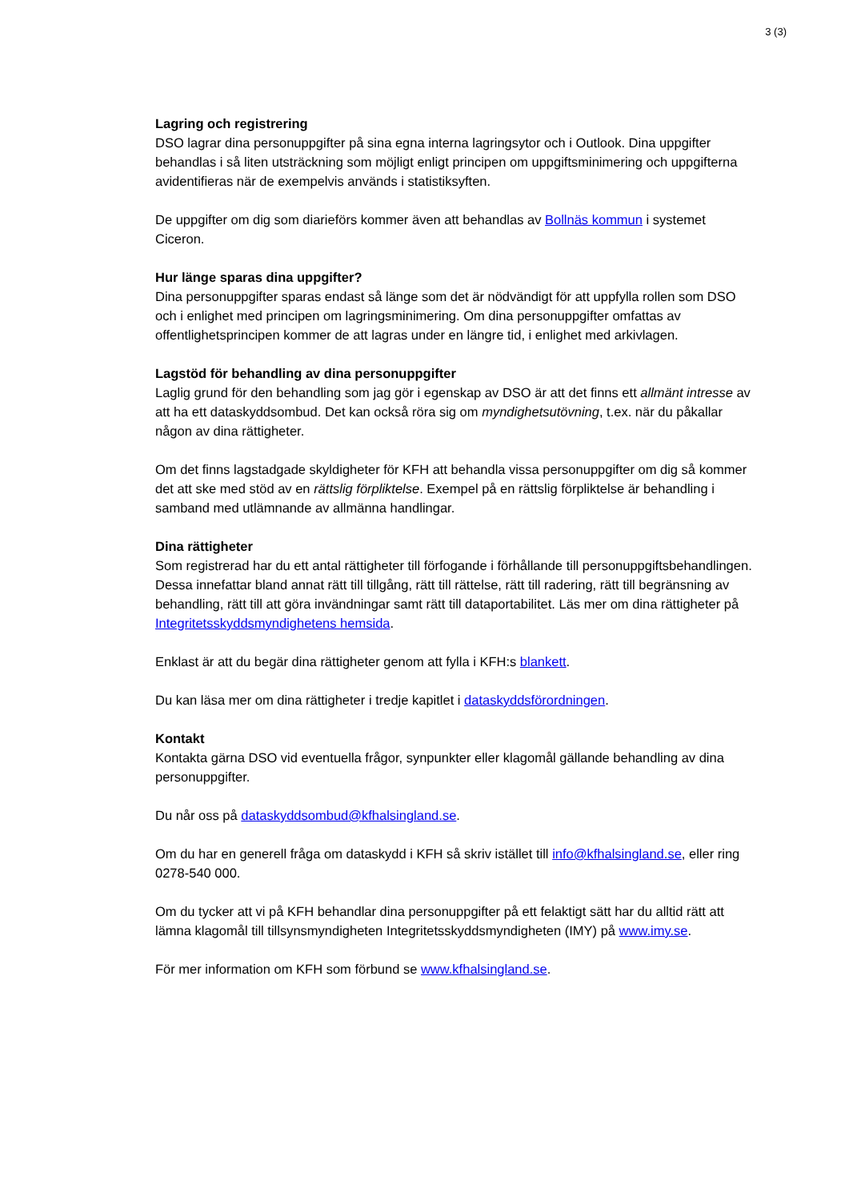3 (3)
Lagring och registrering
DSO lagrar dina personuppgifter på sina egna interna lagringsytor och i Outlook. Dina uppgifter behandlas i så liten utsträckning som möjligt enligt principen om uppgiftsminimering och uppgifterna avidentifieras när de exempelvis används i statistiksyften.
De uppgifter om dig som diarieförs kommer även att behandlas av Bollnäs kommun i systemet Ciceron.
Hur länge sparas dina uppgifter?
Dina personuppgifter sparas endast så länge som det är nödvändigt för att uppfylla rollen som DSO och i enlighet med principen om lagringsminimering. Om dina personuppgifter omfattas av offentlighetsprincipen kommer de att lagras under en längre tid, i enlighet med arkivlagen.
Lagstöd för behandling av dina personuppgifter
Laglig grund för den behandling som jag gör i egenskap av DSO är att det finns ett allmänt intresse av att ha ett dataskyddsombud. Det kan också röra sig om myndighetsutövning, t.ex. när du påkallar någon av dina rättigheter.
Om det finns lagstadgade skyldigheter för KFH att behandla vissa personuppgifter om dig så kommer det att ske med stöd av en rättslig förpliktelse. Exempel på en rättslig förpliktelse är behandling i samband med utlämnande av allmänna handlingar.
Dina rättigheter
Som registrerad har du ett antal rättigheter till förfogande i förhållande till personuppgiftsbehandlingen. Dessa innefattar bland annat rätt till tillgång, rätt till rättelse, rätt till radering, rätt till begränsning av behandling, rätt till att göra invändningar samt rätt till dataportabilitet. Läs mer om dina rättigheter på Integritetsskyddsmyndighetens hemsida.
Enklast är att du begär dina rättigheter genom att fylla i KFH:s blankett.
Du kan läsa mer om dina rättigheter i tredje kapitlet i dataskyddsförordningen.
Kontakt
Kontakta gärna DSO vid eventuella frågor, synpunkter eller klagomål gällande behandling av dina personuppgifter.
Du når oss på dataskyddsombud@kfhalsingland.se.
Om du har en generell fråga om dataskydd i KFH så skriv istället till info@kfhalsingland.se, eller ring 0278-540 000.
Om du tycker att vi på KFH behandlar dina personuppgifter på ett felaktigt sätt har du alltid rätt att lämna klagomål till tillsynsmyndigheten Integritetsskyddsmyndigheten (IMY) på www.imy.se.
För mer information om KFH som förbund se www.kfhalsingland.se.